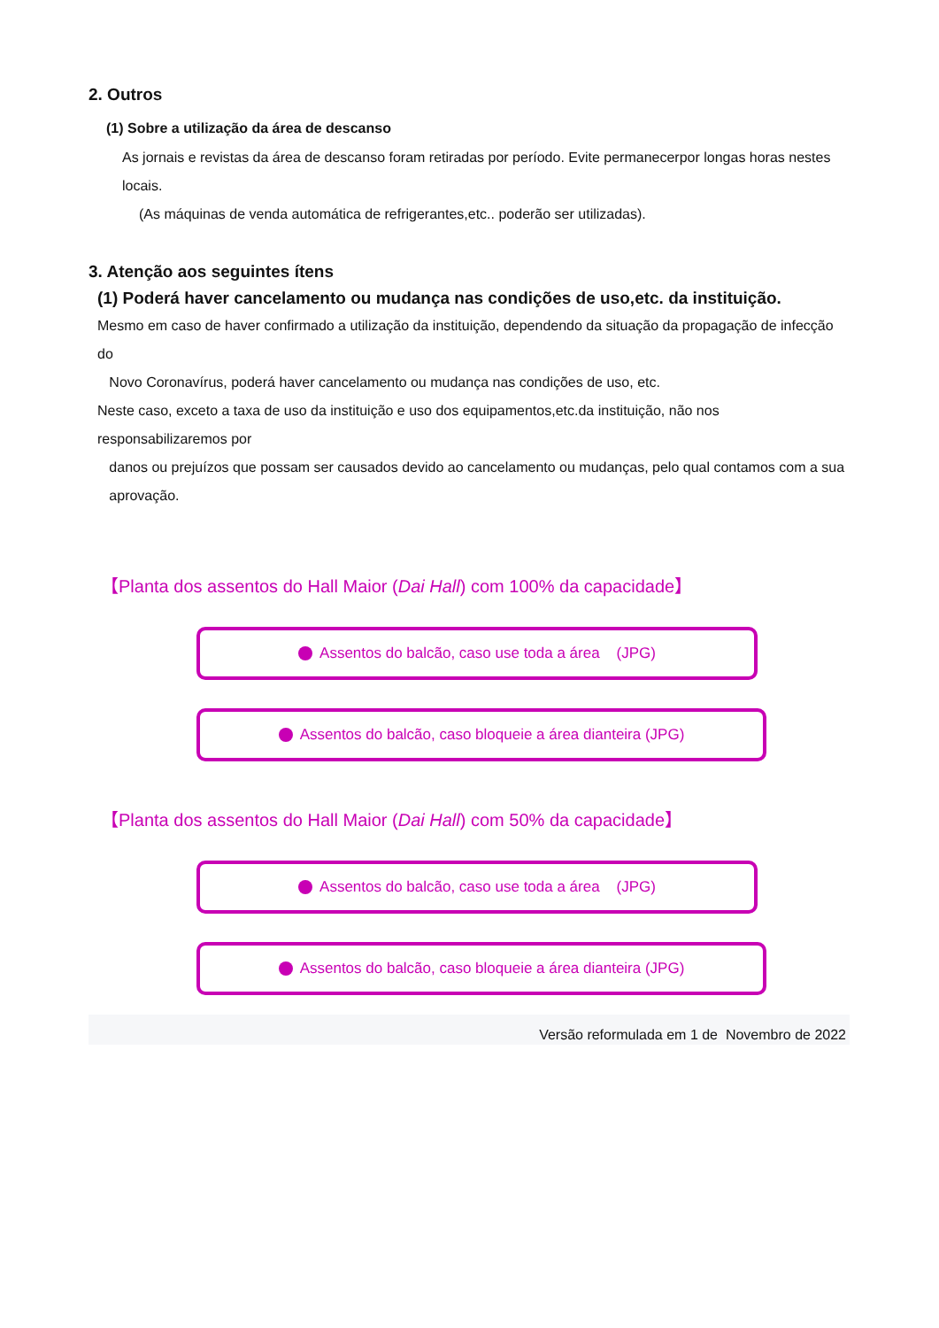2. Outros
(1) Sobre a utilização da área de descanso
As jornais e revistas da área de descanso foram retiradas por período. Evite permanecerpor longas horas nestes locais.
(As máquinas de venda automática de refrigerantes,etc.. poderão ser utilizadas).
3. Atenção aos seguintes ítens
(1) Poderá haver cancelamento ou mudança nas condições de uso,etc. da instituição.
Mesmo em caso de haver confirmado a utilização da instituição, dependendo da situação da propagação de infecção do
Novo Coronavírus, poderá haver cancelamento ou mudança nas condições de uso, etc.
Neste caso, exceto a taxa de uso da instituição e uso dos equipamentos,etc.da instituição, não nos responsabilizaremos por
danos ou prejuízos que possam ser causados devido ao cancelamento ou mudanças, pelo qual contamos com a sua
aprovação.
【Planta dos assentos do Hall Maior (Dai Hall) com 100% da capacidade】
Assentos do balcão, caso use toda a área (JPG)
Assentos do balcão, caso bloqueie a área dianteira (JPG)
【Planta dos assentos do Hall Maior (Dai Hall) com 50% da capacidade】
Assentos do balcão, caso use toda a área (JPG)
Assentos do balcão, caso bloqueie a área dianteira (JPG)
Versão reformulada em 1 de Novembro de 2022